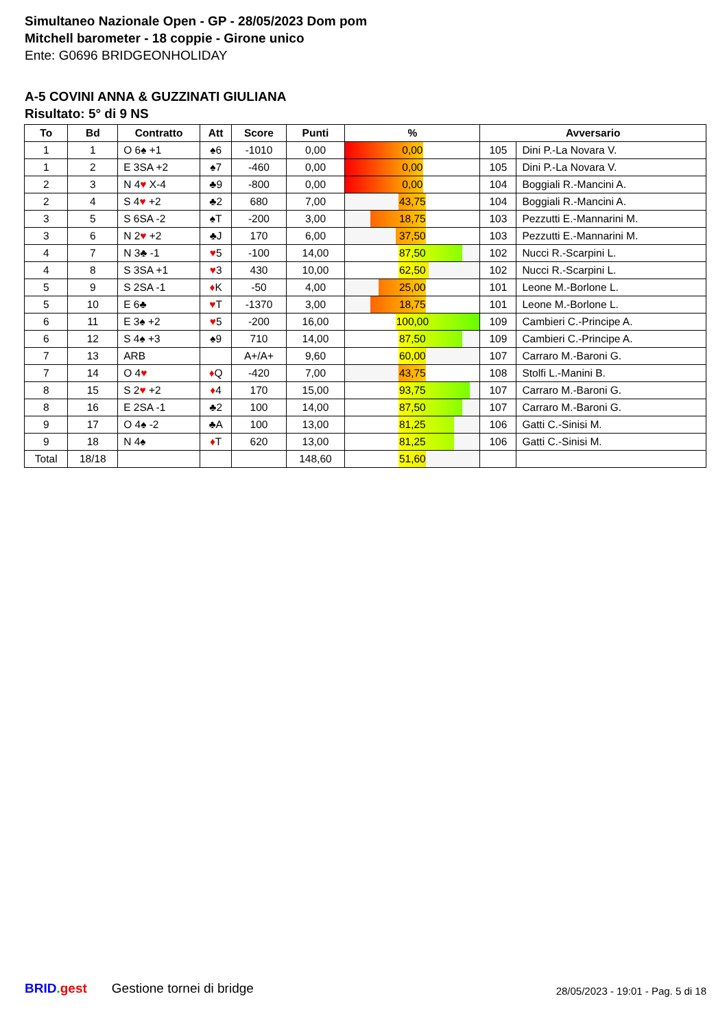Simultaneo Nazionale Open - GP - 28/05/2023 Dom pom
Mitchell barometer - 18 coppie - Girone unico
Ente: G0696 BRIDGEONHOLIDAY
A-5 COVINI ANNA & GUZZINATI GIULIANA
Risultato: 5° di 9 NS
| To | Bd | Contratto | Att | Score | Punti | % | Avversario | |
| --- | --- | --- | --- | --- | --- | --- | --- | --- |
| 1 | 1 | O 6♠ +1 | ♠6 | -1010 | 0,00 | 0,00 | 105 | Dini P.-La Novara V. |
| 1 | 2 | E 3SA +2 | ♠7 | -460 | 0,00 | 0,00 | 105 | Dini P.-La Novara V. |
| 2 | 3 | N 4 ♥ X-4 | ♣9 | -800 | 0,00 | 0,00 | 104 | Boggiali R.-Mancini A. |
| 2 | 4 | S 4 ♥ +2 | ♣2 | 680 | 7,00 | 43,75 | 104 | Boggiali R.-Mancini A. |
| 3 | 5 | S 6SA -2 | ♠T | -200 | 3,00 | 18,75 | 103 | Pezzutti E.-Mannarini M. |
| 3 | 6 | N 2 ♥ +2 | ♣J | 170 | 6,00 | 37,50 | 103 | Pezzutti E.-Mannarini M. |
| 4 | 7 | N 3♣ -1 | ♥ 5 | -100 | 14,00 | 87,50 | 102 | Nucci R.-Scarpini L. |
| 4 | 8 | S 3SA +1 | ♥ 3 | 430 | 10,00 | 62,50 | 102 | Nucci R.-Scarpini L. |
| 5 | 9 | S 2SA -1 | ♦ K | -50 | 4,00 | 25,00 | 101 | Leone M.-Borlone L. |
| 5 | 10 | E 6♣ | ♥ T | -1370 | 3,00 | 18,75 | 101 | Leone M.-Borlone L. |
| 6 | 11 | E 3♠ +2 | ♥ 5 | -200 | 16,00 | 100,00 | 109 | Cambieri C.-Principe A. |
| 6 | 12 | S 4♠ +3 | ♠9 | 710 | 14,00 | 87,50 | 109 | Cambieri C.-Principe A. |
| 7 | 13 | ARB | | A+/A+ | 9,60 | 60,00 | 107 | Carraro M.-Baroni G. |
| 7 | 14 | O 4 ♥ | ♦ Q | -420 | 7,00 | 43,75 | 108 | Stolfi L.-Manini B. |
| 8 | 15 | S 2 ♥ +2 | ♦ 4 | 170 | 15,00 | 93,75 | 107 | Carraro M.-Baroni G. |
| 8 | 16 | E 2SA -1 | ♣2 | 100 | 14,00 | 87,50 | 107 | Carraro M.-Baroni G. |
| 9 | 17 | O 4♠ -2 | ♣A | 100 | 13,00 | 81,25 | 106 | Gatti C.-Sinisi M. |
| 9 | 18 | N 4♠ | ♦ T | 620 | 13,00 | 81,25 | 106 | Gatti C.-Sinisi M. |
| Total | 18/18 | | | | 148,60 | 51,60 | | |
BRID. gest Gestione tornei di bridge 28/05/2023 - 19:01 - Pag. 5 di 18